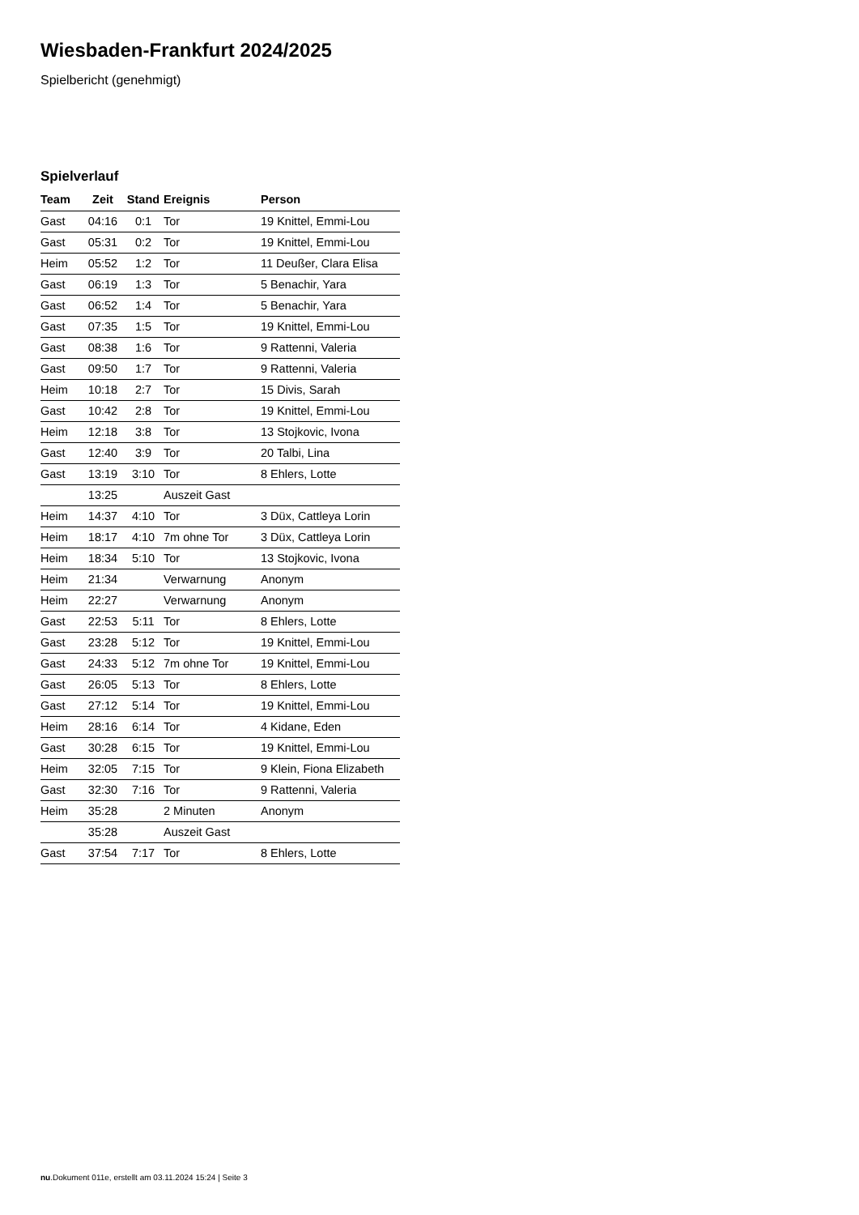Wiesbaden-Frankfurt 2024/2025
Spielbericht (genehmigt)
Spielverlauf
| Team | Zeit | Stand | Ereignis | Person |
| --- | --- | --- | --- | --- |
| Gast | 04:16 | 0:1 | Tor | 19 Knittel, Emmi-Lou |
| Gast | 05:31 | 0:2 | Tor | 19 Knittel, Emmi-Lou |
| Heim | 05:52 | 1:2 | Tor | 11 Deußer, Clara Elisa |
| Gast | 06:19 | 1:3 | Tor | 5 Benachir, Yara |
| Gast | 06:52 | 1:4 | Tor | 5 Benachir, Yara |
| Gast | 07:35 | 1:5 | Tor | 19 Knittel, Emmi-Lou |
| Gast | 08:38 | 1:6 | Tor | 9 Rattenni, Valeria |
| Gast | 09:50 | 1:7 | Tor | 9 Rattenni, Valeria |
| Heim | 10:18 | 2:7 | Tor | 15 Divis, Sarah |
| Gast | 10:42 | 2:8 | Tor | 19 Knittel, Emmi-Lou |
| Heim | 12:18 | 3:8 | Tor | 13 Stojkovic, Ivona |
| Gast | 12:40 | 3:9 | Tor | 20 Talbi, Lina |
| Gast | 13:19 | 3:10 | Tor | 8 Ehlers, Lotte |
| | 13:25 | | Auszeit Gast | |
| Heim | 14:37 | 4:10 | Tor | 3 Düx, Cattleya Lorin |
| Heim | 18:17 | 4:10 | 7m ohne Tor | 3 Düx, Cattleya Lorin |
| Heim | 18:34 | 5:10 | Tor | 13 Stojkovic, Ivona |
| Heim | 21:34 | | Verwarnung | Anonym |
| Heim | 22:27 | | Verwarnung | Anonym |
| Gast | 22:53 | 5:11 | Tor | 8 Ehlers, Lotte |
| Gast | 23:28 | 5:12 | Tor | 19 Knittel, Emmi-Lou |
| Gast | 24:33 | 5:12 | 7m ohne Tor | 19 Knittel, Emmi-Lou |
| Gast | 26:05 | 5:13 | Tor | 8 Ehlers, Lotte |
| Gast | 27:12 | 5:14 | Tor | 19 Knittel, Emmi-Lou |
| Heim | 28:16 | 6:14 | Tor | 4 Kidane, Eden |
| Gast | 30:28 | 6:15 | Tor | 19 Knittel, Emmi-Lou |
| Heim | 32:05 | 7:15 | Tor | 9 Klein, Fiona Elizabeth |
| Gast | 32:30 | 7:16 | Tor | 9 Rattenni, Valeria |
| Heim | 35:28 | | 2 Minuten | Anonym |
| | 35:28 | | Auszeit Gast | |
| Gast | 37:54 | 7:17 | Tor | 8 Ehlers, Lotte |
nu.Dokument 011e, erstellt am 03.11.2024 15:24 | Seite 3